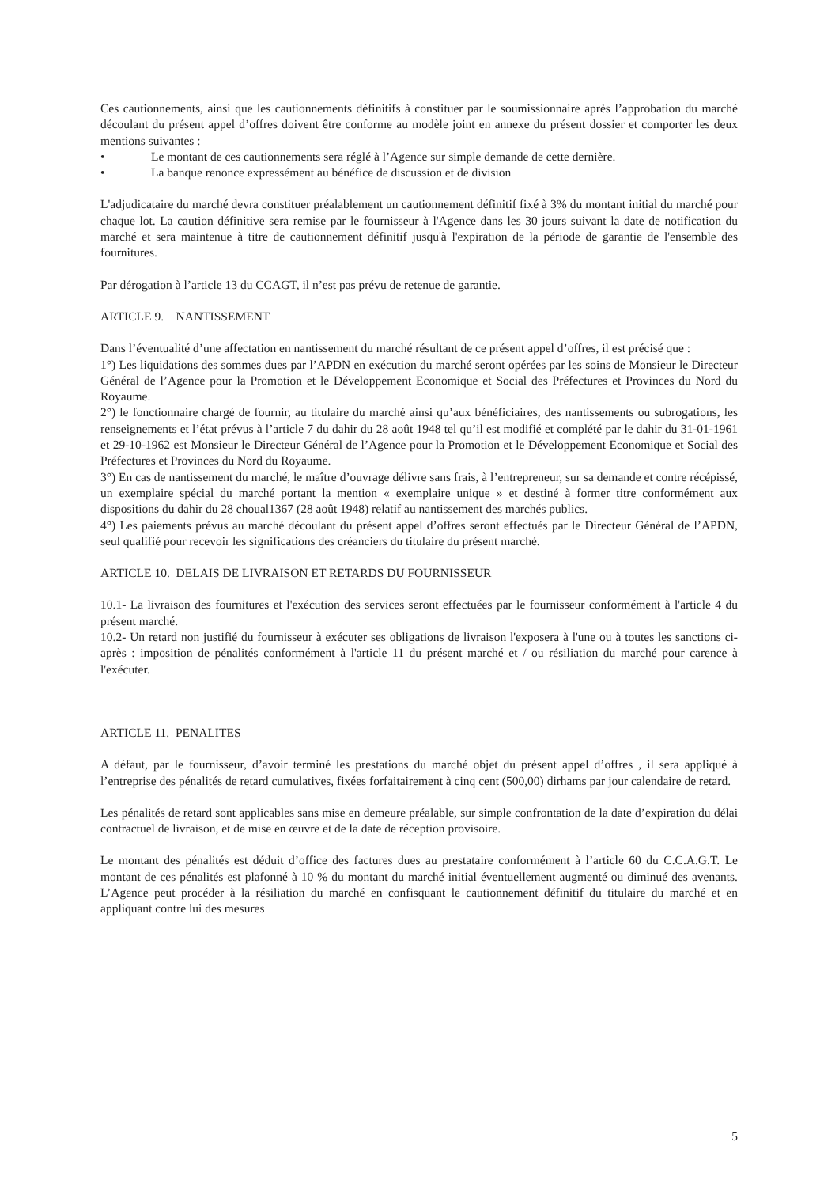Ces cautionnements, ainsi que les cautionnements définitifs à constituer par le soumissionnaire après l’approbation du marché découlant du présent appel d’offres doivent être conforme au modèle joint en annexe du présent dossier et comporter les deux mentions suivantes :
• Le montant de ces cautionnements sera réglé à l’Agence sur simple demande de cette dernière.
• La banque renonce expressément au bénéfice de discussion et de division
L'adjudicataire du marché devra constituer préalablement un cautionnement définitif fixé à 3% du montant initial du marché pour chaque lot. La caution définitive sera remise par le fournisseur à l'Agence dans les 30 jours suivant la date de notification du marché et sera maintenue à titre de cautionnement définitif jusqu'à l'expiration de la période de garantie de l'ensemble des fournitures.
Par dérogation à l’article 13 du CCAGT, il n’est pas prévu de retenue de garantie.
ARTICLE 9. NANTISSEMENT
Dans l’éventualité d’une affectation en nantissement du marché résultant de ce présent appel d’offres, il est précisé que :
1°) Les liquidations des sommes dues par l’APDN en exécution du marché seront opérées par les soins de Monsieur le Directeur Général de l’Agence pour la Promotion et le Développement Economique et Social des Préfectures et Provinces du Nord du Royaume.
2°) le fonctionnaire chargé de fournir, au titulaire du marché ainsi qu’aux bénéficiaires, des nantissements ou subrogations, les renseignements et l’état prévus à l’article 7 du dahir du 28 août 1948 tel qu’il est modifié et complété par le dahir du 31-01-1961 et 29-10-1962 est Monsieur le Directeur Général de l’Agence pour la Promotion et le Développement Economique et Social des Préfectures et Provinces du Nord du Royaume.
3°) En cas de nantissement du marché, le maître d’ouvrage délivre sans frais, à l’entrepreneur, sur sa demande et contre récépissé, un exemplaire spécial du marché portant la mention « exemplaire unique » et destiné à former titre conformément aux dispositions du dahir du 28 choual1367 (28 août 1948) relatif au nantissement des marchés publics.
4°) Les paiements prévus au marché découlant du présent appel d’offres seront effectués par le Directeur Général de l’APDN, seul qualifié pour recevoir les significations des créanciers du titulaire du présent marché.
ARTICLE 10. DELAIS DE LIVRAISON ET RETARDS DU FOURNISSEUR
10.1- La livraison des fournitures et l'exécution des services seront effectuées par le fournisseur conformément à l'article 4 du présent marché.
10.2- Un retard non justifié du fournisseur à exécuter ses obligations de livraison l'exposera à l'une ou à toutes les sanctions ci-après : imposition de pénalités conformément à l'article 11 du présent marché et / ou résiliation du marché pour carence à l'exécuter.
ARTICLE 11. PENALITES
A défaut, par le fournisseur, d’avoir terminé les prestations du marché objet du présent appel d’offres , il sera appliqué à l’entreprise des pénalités de retard cumulatives, fixées forfaitairement à cinq cent (500,00) dirhams par jour calendaire de retard.
Les pénalités de retard sont applicables sans mise en demeure préalable, sur simple confrontation de la date d’expiration du délai contractuel de livraison, et de mise en œuvre et de la date de réception provisoire.
Le montant des pénalités est déduit d’office des factures dues au prestataire conformément à l’article 60 du C.C.A.G.T. Le montant de ces pénalités est plafonné à 10 % du montant du marché initial éventuellement augmenté ou diminué des avenants. L’Agence peut procéder à la résiliation du marché en confisquant le cautionnement définitif du titulaire du marché et en appliquant contre lui des mesures
5